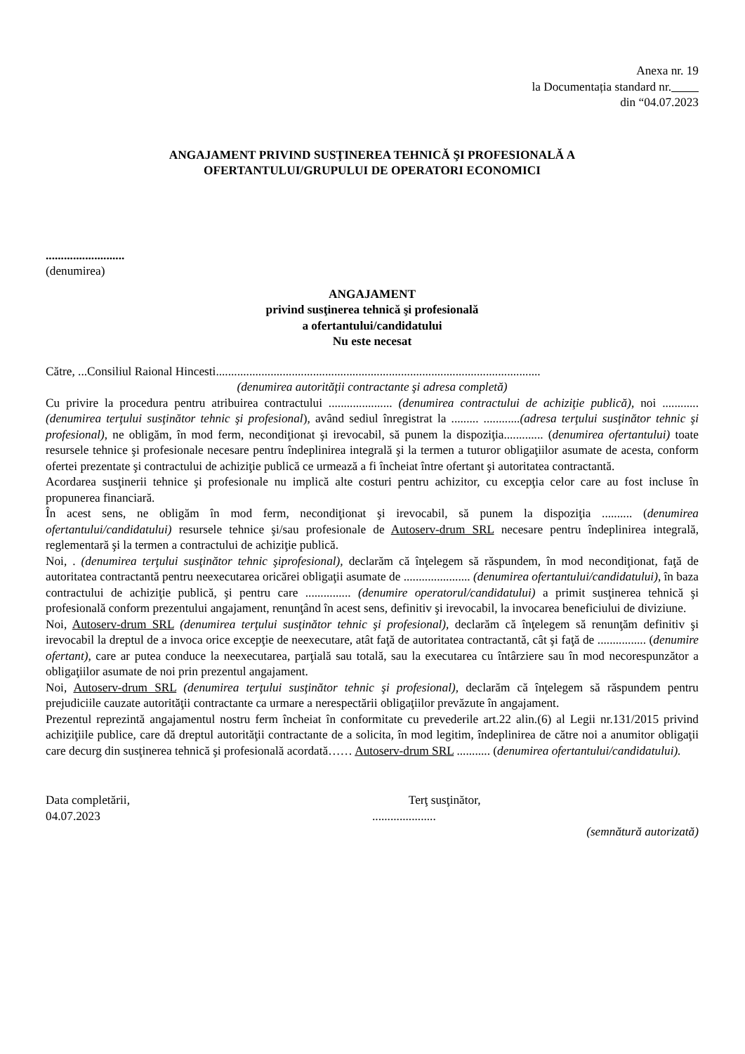Anexa nr. 19
la Documentația standard nr.
din “04.07.2023
ANGAJAMENT PRIVIND SUSŢINEREA TEHNICĂ ŞI PROFESIONALĂ A
OFERTANTULUI/GRUPULUI DE OPERATORI ECONOMICI
..........................
(denumirea)
ANGAJAMENT
privind susţinerea tehnică şi profesională
a ofertantului/candidatului
Nu este necesat
Către, ...Consiliul Raional Hincesti...........................................................................................................
(denumirea autorităţii contractante şi adresa completă)
Cu privire la procedura pentru atribuirea contractului ..................... (denumirea contractului de achiziţie publică), noi ............ (denumirea terţului susţinător tehnic şi profesional), având sediul înregistrat la ......... ............(adresa terţului susţinător tehnic şi profesional), ne obligăm, în mod ferm, necondiţionat şi irevocabil, să punem la dispoziţia............. (denumirea ofertantului) toate resursele tehnice şi profesionale necesare pentru îndeplinirea integrală şi la termen a tuturor obligaţiilor asumate de acesta, conform ofertei prezentate şi contractului de achiziţie publică ce urmează a fi încheiat între ofertant şi autoritatea contractantă.
Acordarea susţinerii tehnice şi profesionale nu implică alte costuri pentru achizitor, cu excepţia celor care au fost incluse în propunerea financiară.
În acest sens, ne obligăm în mod ferm, necondiţionat şi irevocabil, să punem la dispoziţia .......... (denumirea ofertantului/candidatului) resursele tehnice şi/sau profesionale de Autoserv-drum SRL necesare pentru îndeplinirea integrală, reglementară şi la termen a contractului de achiziţie publică.
Noi, . (denumirea terţului susţinător tehnic şiprofesional), declarăm că înţelegem să răspundem, în mod necondiţionat, faţă de autoritatea contractantă pentru neexecutarea oricărei obligaţii asumate de ...................... (denumirea ofertantului/candidatului), în baza contractului de achiziţie publică, şi pentru care ............... (denumire operatorul/candidatului) a primit susţinerea tehnică şi profesională conform prezentului angajament, renunţând în acest sens, definitiv şi irevocabil, la invocarea beneficiului de diviziune.
Noi, Autoserv-drum SRL (denumirea terţului susţinător tehnic şi profesional), declarăm că înţelegem să renunţăm definitiv şi irevocabil la dreptul de a invoca orice excepţie de neexecutare, atât faţă de autoritatea contractantă, cât şi faţă de ................ (denumire ofertant), care ar putea conduce la neexecutarea, parţială sau totală, sau la executarea cu întârziere sau în mod necorespunzător a obligaţiilor asumate de noi prin prezentul angajament.
Noi, Autoserv-drum SRL (denumirea terţului susţinător tehnic şi profesional), declarăm că înţelegem să răspundem pentru prejudiciile cauzate autorităţii contractante ca urmare a nerespectării obligaţiilor prevăzute în angajament.
Prezentul reprezintă angajamentul nostru ferm încheiat în conformitate cu prevederile art.22 alin.(6) al Legii nr.131/2015 privind achiziţiile publice, care dă dreptul autorităţii contractante de a solicita, în mod legitim, îndeplinirea de către noi a anumitor obligaţii care decurg din susţinerea tehnică şi profesională acordată…… Autoserv-drum SRL ........... (denumirea ofertantului/candidatului).
Data completării,
04.07.2023
Terţ susţinător,
.....................
(semnătură autorizată)